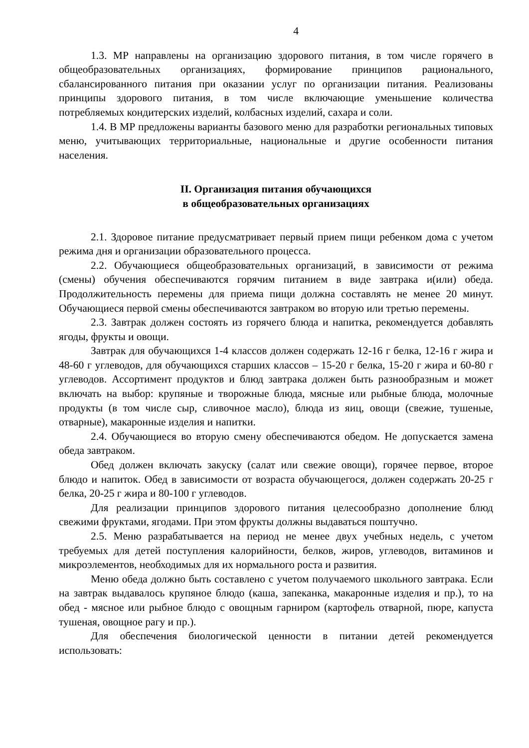4
1.3. МР направлены на организацию здорового питания, в том числе горячего в общеобразовательных организациях, формирование принципов рационального, сбалансированного питания при оказании услуг по организации питания. Реализованы принципы здорового питания, в том числе включающие уменьшение количества потребляемых кондитерских изделий, колбасных изделий, сахара и соли.
1.4. В МР предложены варианты базового меню для разработки региональных типовых меню, учитывающих территориальные, национальные и другие особенности питания населения.
II. Организация питания обучающихся
в общеобразовательных организациях
2.1. Здоровое питание предусматривает первый прием пищи ребенком дома с учетом режима дня и организации образовательного процесса.
2.2. Обучающиеся общеобразовательных организаций, в зависимости от режима (смены) обучения обеспечиваются горячим питанием в виде завтрака и(или) обеда. Продолжительность перемены для приема пищи должна составлять не менее 20 минут. Обучающиеся первой смены обеспечиваются завтраком во вторую или третью перемены.
2.3. Завтрак должен состоять из горячего блюда и напитка, рекомендуется добавлять ягоды, фрукты и овощи.
Завтрак для обучающихся 1-4 классов должен содержать 12-16 г белка, 12-16 г жира и 48-60 г углеводов, для обучающихся старших классов – 15-20 г белка, 15-20 г жира и 60-80 г углеводов. Ассортимент продуктов и блюд завтрака должен быть разнообразным и может включать на выбор: крупяные и творожные блюда, мясные или рыбные блюда, молочные продукты (в том числе сыр, сливочное масло), блюда из яиц, овощи (свежие, тушеные, отварные), макаронные изделия и напитки.
2.4. Обучающиеся во вторую смену обеспечиваются обедом. Не допускается замена обеда завтраком.
Обед должен включать закуску (салат или свежие овощи), горячее первое, второе блюдо и напиток. Обед в зависимости от возраста обучающегося, должен содержать 20-25 г белка, 20-25 г жира и 80-100 г углеводов.
Для реализации принципов здорового питания целесообразно дополнение блюд свежими фруктами, ягодами. При этом фрукты должны выдаваться поштучно.
2.5. Меню разрабатывается на период не менее двух учебных недель, с учетом требуемых для детей поступления калорийности, белков, жиров, углеводов, витаминов и микроэлементов, необходимых для их нормального роста и развития.
Меню обеда должно быть составлено с учетом получаемого школьного завтрака. Если на завтрак выдавалось крупяное блюдо (каша, запеканка, макаронные изделия и пр.), то на обед - мясное или рыбное блюдо с овощным гарниром (картофель отварной, пюре, капуста тушеная, овощное рагу и пр.).
Для обеспечения биологической ценности в питании детей рекомендуется использовать: